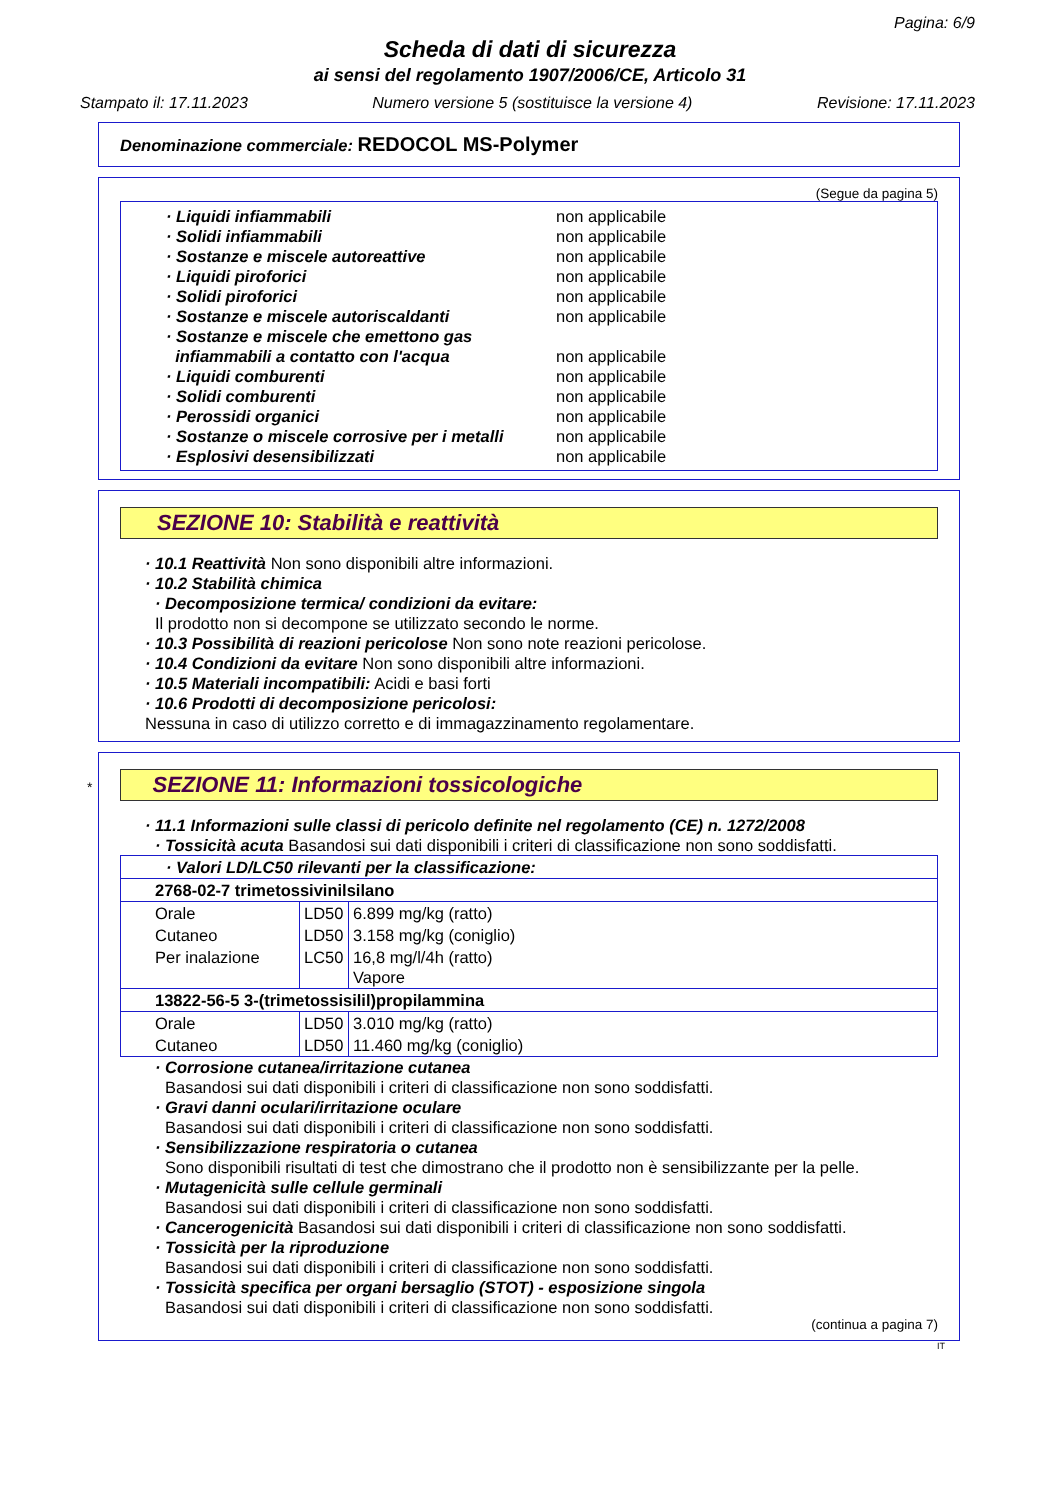Pagina: 6/9
Scheda di dati di sicurezza
ai sensi del regolamento 1907/2006/CE, Articolo 31
Stampato il: 17.11.2023 Numero versione 5 (sostituisce la versione 4) Revisione: 17.11.2023
Denominazione commerciale: REDOCOL MS-Polymer
(Segue da pagina 5)
| · Liquidi infiammabili | non applicabile |
| · Solidi infiammabili | non applicabile |
| · Sostanze e miscele autoreattive | non applicabile |
| · Liquidi piroforici | non applicabile |
| · Solidi piroforici | non applicabile |
| · Sostanze e miscele autoriscaldanti | non applicabile |
| · Sostanze e miscele che emettono gas infiammabili a contatto con l'acqua | non applicabile |
| · Liquidi comburenti | non applicabile |
| · Solidi comburenti | non applicabile |
| · Perossidi organici | non applicabile |
| · Sostanze o miscele corrosive per i metalli | non applicabile |
| · Esplosivi desensibilizzati | non applicabile |
SEZIONE 10: Stabilità e reattività
· 10.1 Reattività Non sono disponibili altre informazioni.
· 10.2 Stabilità chimica
· Decomposizione termica/ condizioni da evitare:
Il prodotto non si decompone se utilizzato secondo le norme.
· 10.3 Possibilità di reazioni pericolose Non sono note reazioni pericolose.
· 10.4 Condizioni da evitare Non sono disponibili altre informazioni.
· 10.5 Materiali incompatibili: Acidi e basi forti
· 10.6 Prodotti di decomposizione pericolosi:
Nessuna in caso di utilizzo corretto e di immagazzinamento regolamentare.
* SEZIONE 11: Informazioni tossicologiche
· 11.1 Informazioni sulle classi di pericolo definite nel regolamento (CE) n. 1272/2008
· Tossicità acuta Basandosi sui dati disponibili i criteri di classificazione non sono soddisfatti.
| · Valori LD/LC50 rilevanti per la classificazione: | | |
| 2768-02-7 trimetossivinilsilano | | |
| Orale | LD50 | 6.899 mg/kg (ratto) |
| Cutaneo | LD50 | 3.158 mg/kg (coniglio) |
| Per inalazione | LC50 | 16,8 mg/l/4h (ratto) Vapore |
| 13822-56-5 3-(trimetossisilil)propilammina | | |
| Orale | LD50 | 3.010 mg/kg (ratto) |
| Cutaneo | LD50 | 11.460 mg/kg (coniglio) |
· Corrosione cutanea/irritazione cutanea
Basandosi sui dati disponibili i criteri di classificazione non sono soddisfatti.
· Gravi danni oculari/irritazione oculare
Basandosi sui dati disponibili i criteri di classificazione non sono soddisfatti.
· Sensibilizzazione respiratoria o cutanea
Sono disponibili risultati di test che dimostrano che il prodotto non è sensibilizzante per la pelle.
· Mutagenicità sulle cellule germinali
Basandosi sui dati disponibili i criteri di classificazione non sono soddisfatti.
· Cancerogenicità Basandosi sui dati disponibili i criteri di classificazione non sono soddisfatti.
· Tossicità per la riproduzione
Basandosi sui dati disponibili i criteri di classificazione non sono soddisfatti.
· Tossicità specifica per organi bersaglio (STOT) - esposizione singola
Basandosi sui dati disponibili i criteri di classificazione non sono soddisfatti.
(continua a pagina 7)
IT